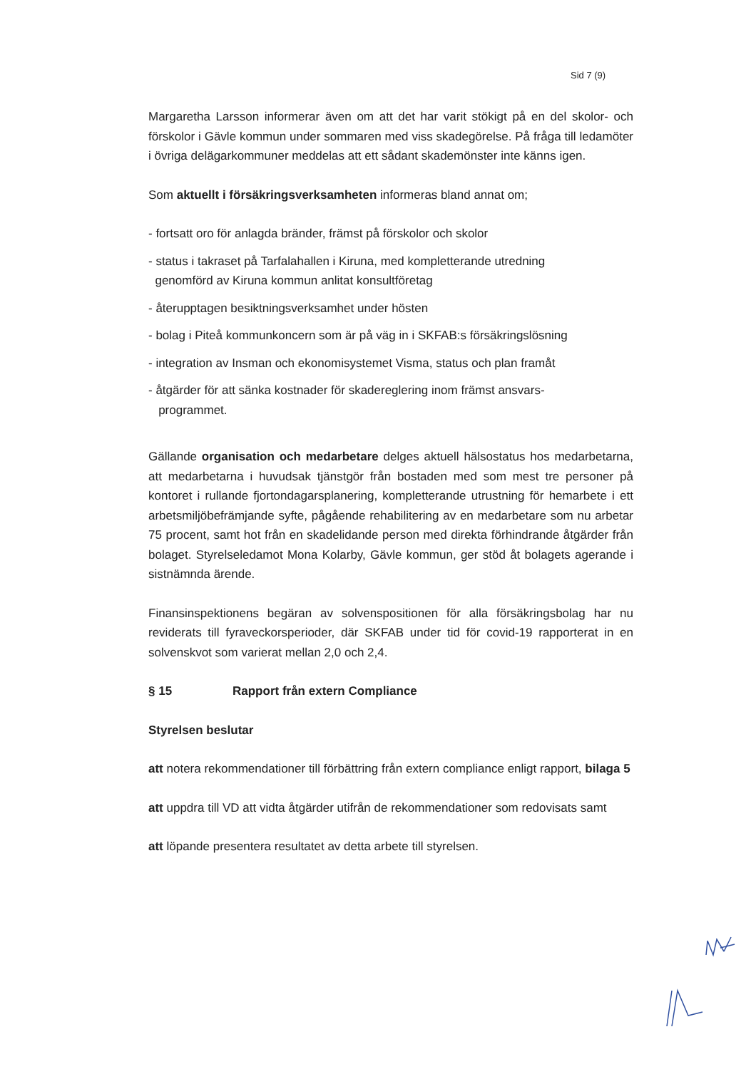Sid 7 (9)
Margaretha Larsson informerar även om att det har varit stökigt på en del skolor- och förskolor i Gävle kommun under sommaren med viss skadegörelse. På fråga till ledamöter i övriga delägarkommuner meddelas att ett sådant skademönster inte känns igen.
Som aktuellt i försäkringsverksamheten informeras bland annat om;
- fortsatt oro för anlagda bränder, främst på förskolor och skolor
- status i takraset på Tarfalahallen i Kiruna, med kompletterande utredning
genomförd av Kiruna kommun anlitat konsultföretag
- återupptagen besiktningsverksamhet under hösten
- bolag i Piteå kommunkoncern som är på väg in i SKFAB:s försäkringslösning
- integration av Insman och ekonomisystemet Visma, status och plan framåt
- åtgärder för att sänka kostnader för skadereglering inom främst ansvars-
programmet.
Gällande organisation och medarbetare delges aktuell hälsostatus hos medarbetarna, att medarbetarna i huvudsak tjänstgör från bostaden med som mest tre personer på kontoret i rullande fjortondagarsplanering, kompletterande utrustning för hemarbete i ett arbetsmiljöbefrämjande syfte, pågående rehabilitering av en medarbetare som nu arbetar 75 procent, samt hot från en skadelidande person med direkta förhindrande åtgärder från bolaget. Styrelseledamot Mona Kolarby, Gävle kommun, ger stöd åt bolagets agerande i sistnämnda ärende.
Finansinspektionens begäran av solvenspositionen för alla försäkringsbolag har nu reviderats till fyraveckorsperioder, där SKFAB under tid för covid-19 rapporterat in en solvenskvot som varierat mellan 2,0 och 2,4.
§ 15 Rapport från extern Compliance
Styrelsen beslutar
att notera rekommendationer till förbättring från extern compliance enligt rapport, bilaga 5
att uppdra till VD att vidta åtgärder utifrån de rekommendationer som redovisats samt
att löpande presentera resultatet av detta arbete till styrelsen.